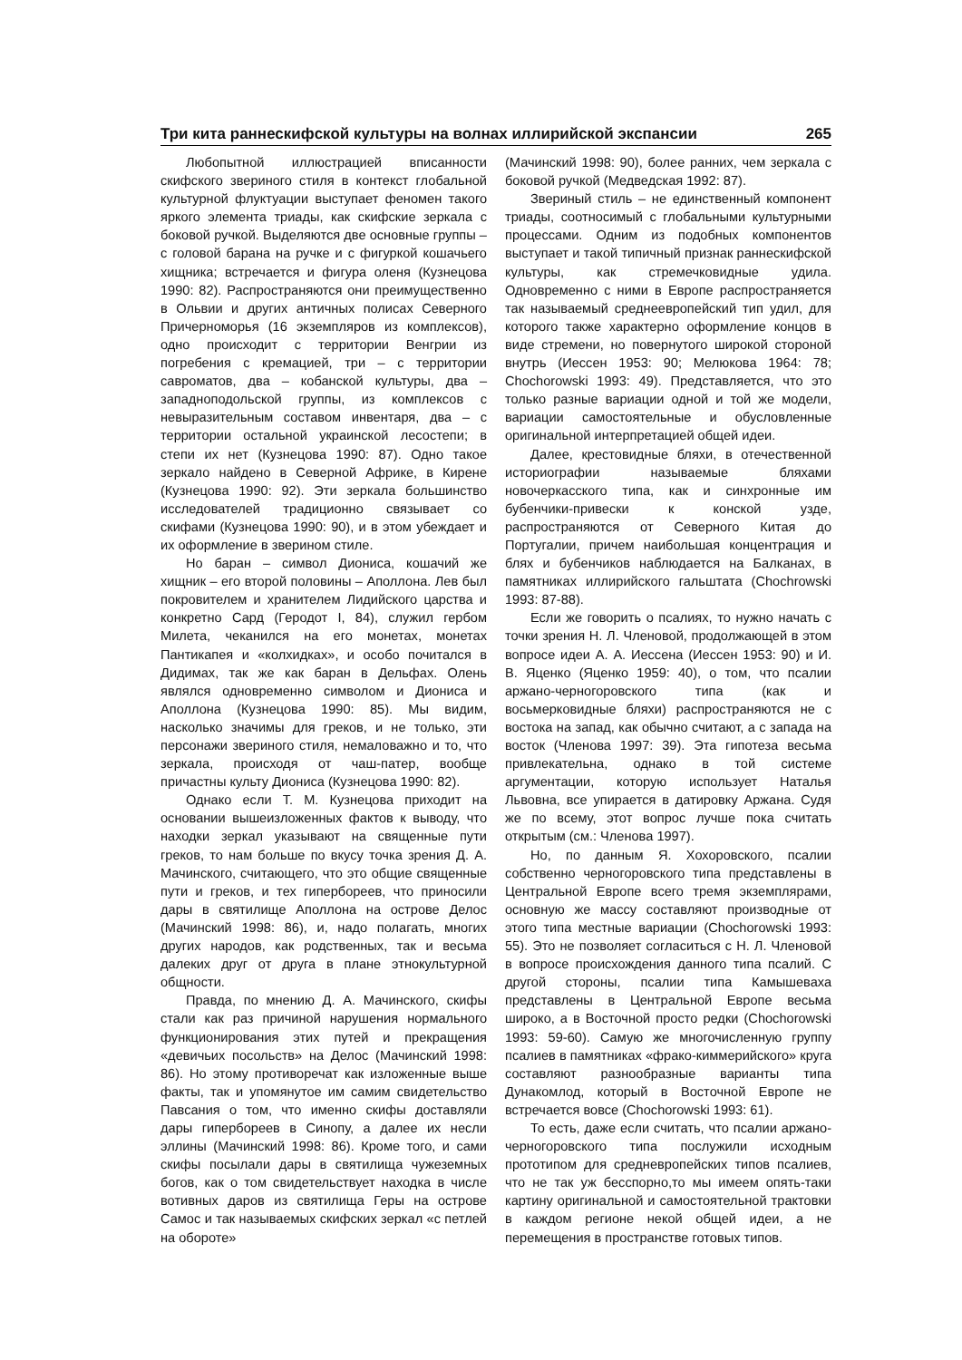Три кита раннескифской культуры на волнах иллирийской экспансии 265
Любопытной иллюстрацией вписанности скифского звериного стиля в контекст глобальной культурной флуктуации выступает феномен такого яркого элемента триады, как скифские зеркала с боковой ручкой. Выделяются две основные группы – с головой барана на ручке и с фигуркой кошачьего хищника; встречается и фигура оленя (Кузнецова 1990: 82). Распространяются они преимущественно в Ольвии и других античных полисах Северного Причерноморья (16 экземпляров из комплексов), одно происходит с территории Венгрии из погребения с кремацией, три – с территории савроматов, два – кобанской культуры, два – западноподольской группы, из комплексов с невыразительным составом инвентаря, два – с территории остальной украинской лесостепи; в степи их нет (Кузнецова 1990: 87). Одно такое зеркало найдено в Северной Африке, в Кирене (Кузнецова 1990: 92). Эти зеркала большинство исследователей традиционно связывает со скифами (Кузнецова 1990: 90), и в этом убеждает и их оформление в зверином стиле.
Но баран – символ Диониса, кошачий же хищник – его второй половины – Аполлона. Лев был покровителем и хранителем Лидийского царства и конкретно Сард (Геродот I, 84), служил гербом Милета, чеканился на его монетах, монетах Пантикапея и «колхидках», и особо почитался в Дидимах, так же как баран в Дельфах. Олень являлся одновременно символом и Диониса и Аполлона (Кузнецова 1990: 85). Мы видим, насколько значимы для греков, и не только, эти персонажи звериного стиля, немаловажно и то, что зеркала, происходя от чаш-патер, вообще причастны культу Диониса (Кузнецова 1990: 82).
Однако если Т. М. Кузнецова приходит на основании вышеизложенных фактов к выводу, что находки зеркал указывают на священные пути греков, то нам больше по вкусу точка зрения Д. А. Мачинского, считающего, что это общие священные пути и греков, и тех гипербореев, что приносили дары в святилище Аполлона на острове Делос (Мачинский 1998: 86), и, надо полагать, многих других народов, как родственных, так и весьма далеких друг от друга в плане этнокультурной общности.
Правда, по мнению Д. А. Мачинского, скифы стали как раз причиной нарушения нормального функционирования этих путей и прекращения «девичьих посольств» на Делос (Мачинский 1998: 86). Но этому противоречат как изложенные выше факты, так и упомянутое им самим свидетельство Павсания о том, что именно скифы доставляли дары гипербореев в Синопу, а далее их несли эллины (Мачинский 1998: 86). Кроме того, и сами скифы посылали дары в святилища чужеземных богов, как о том свидетельствует находка в числе вотивных даров из святилища Геры на острове Самос и так называемых скифских зеркал «с петлей на обороте»
(Мачинский 1998: 90), более ранних, чем зеркала с боковой ручкой (Медведская 1992: 87).
Звериный стиль – не единственный компонент триады, соотносимый с глобальными культурными процессами. Одним из подобных компонентов выступает и такой типичный признак раннескифской культуры, как стремечковидные удила. Одновременно с ними в Европе распространяется так называемый среднеевропейский тип удил, для которого также характерно оформление концов в виде стремени, но повернутого широкой стороной внутрь (Иессен 1953: 90; Мелюкова 1964: 78; Chochorowski 1993: 49). Представляется, что это только разные вариации одной и той же модели, вариации самостоятельные и обусловленные оригинальной интерпретацией общей идеи.
Далее, крестовидные бляхи, в отечественной историографии называемые бляхами новочеркасского типа, как и синхронные им бубенчики-привески к конской узде, распространяются от Северного Китая до Португалии, причем наибольшая концентрация и блях и бубенчиков наблюдается на Балканах, в памятниках иллирийского гальштата (Chochrowski 1993: 87-88).
Если же говорить о псалиях, то нужно начать с точки зрения Н. Л. Членовой, продолжающей в этом вопросе идеи А. А. Иессена (Иессен 1953: 90) и И. В. Яценко (Яценко 1959: 40), о том, что псалии аржано-черногоровского типа (как и восьмерковидные бляхи) распространяются не с востока на запад, как обычно считают, а с запада на восток (Членова 1997: 39). Эта гипотеза весьма привлекательна, однако в той системе аргументации, которую использует Наталья Львовна, все упирается в датировку Аржана. Судя же по всему, этот вопрос лучше пока считать открытым (см.: Членова 1997).
Но, по данным Я. Хохоровского, псалии собственно черногоровского типа представлены в Центральной Европе всего тремя экземплярами, основную же массу составляют производные от этого типа местные вариации (Chochorowski 1993: 55). Это не позволяет согласиться с Н. Л. Членовой в вопросе происхождения данного типа псалий. С другой стороны, псалии типа Камышеваха представлены в Центральной Европе весьма широко, а в Восточной просто редки (Chochorowski 1993: 59-60). Самую же многочисленную группу псалиев в памятниках «фрако-киммерийского» круга составляют разнообразные варианты типа Дунакомлод, который в Восточной Европе не встречается вовсе (Chochorowski 1993: 61).
То есть, даже если считать, что псалии аржано-черногоровского типа послужили исходным прототипом для средневропейских типов псалиев, что не так уж бесспорно,то мы имеем опять-таки картину оригинальной и самостоятельной трактовки в каждом регионе некой общей идеи, а не перемещения в пространстве готовых типов.